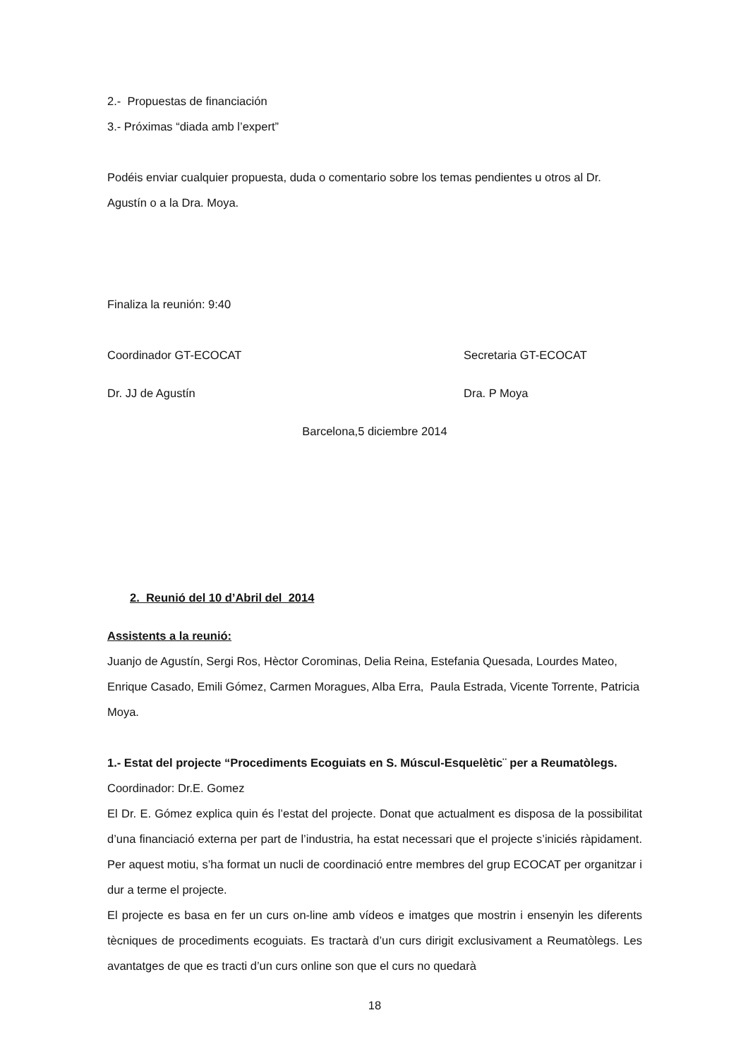2.- Propuestas de financiación
3.- Próximas “diada amb l’expert”
Podéis enviar cualquier propuesta, duda o comentario sobre los temas pendientes u otros al Dr. Agustín o a la Dra. Moya.
Finaliza la reunión: 9:40
Coordinador GT-ECOCAT Secretaria GT-ECOCAT
Dr. JJ de Agustín Dra. P Moya
Barcelona,5 diciembre 2014
2. Reunió del 10 d’Abril del 2014
Assistents a la reunió:
Juanjo de Agustín, Sergi Ros, Hèctor Corominas, Delia Reina, Estefania Quesada, Lourdes Mateo, Enrique Casado, Emili Gómez, Carmen Moragues, Alba Erra, Paula Estrada, Vicente Torrente, Patricia Moya.
1.- Estat del projecte “Procediments Ecoguiats en S. Múscul-Esquelètic¨ per a Reumatòlegs.
Coordinador: Dr.E. Gomez
El Dr. E. Gómez explica quin és l’estat del projecte. Donat que actualment es disposa de la possibilitat d’una financiació externa per part de l’industria, ha estat necessari que el projecte s’iniciés ràpidament. Per aquest motiu, s’ha format un nucli de coordinació entre membres del grup ECOCAT per organitzar i dur a terme el projecte.
El projecte es basa en fer un curs on-line amb vídeos e imatges que mostrin i ensenyin les diferents tècniques de procediments ecoguiats. Es tractarà d’un curs dirigit exclusivament a Reumatòlegs. Les avantatges de que es tracti d’un curs online son que el curs no quedarà
18